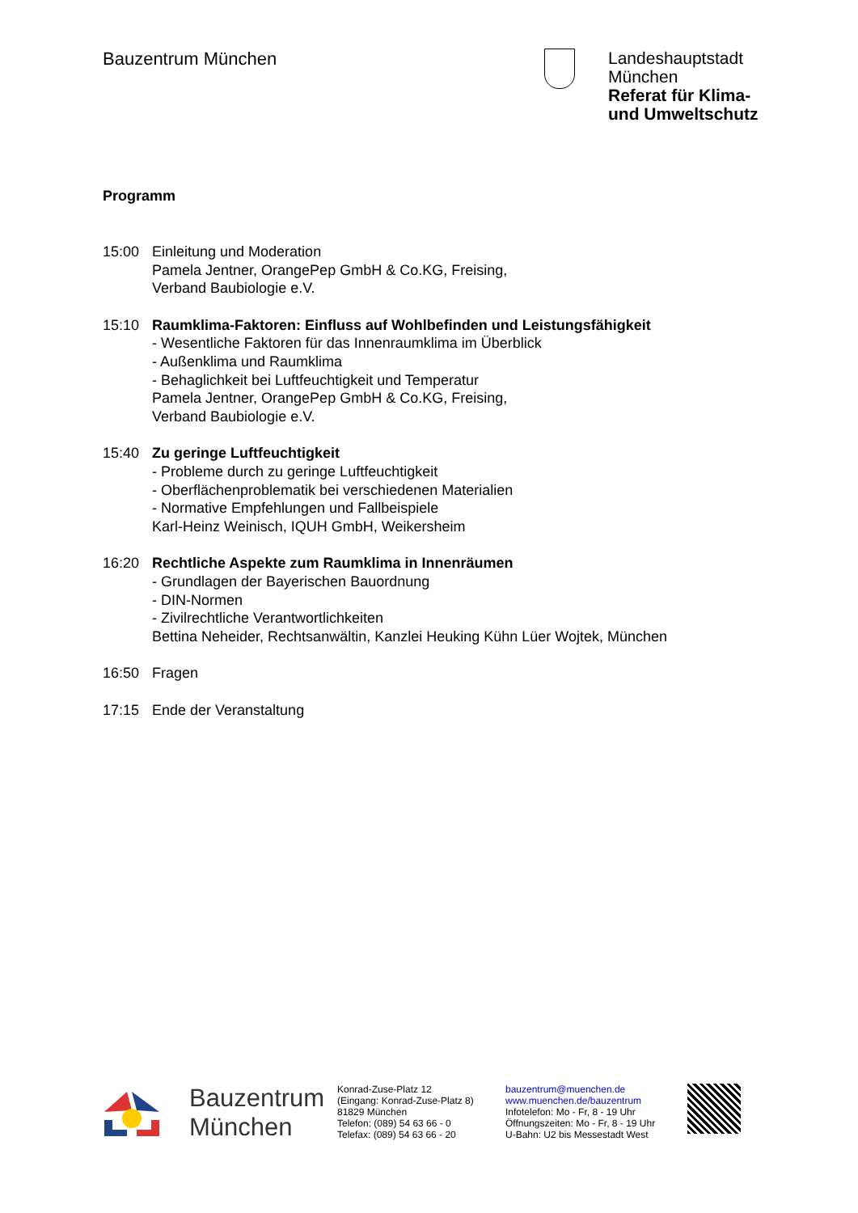Bauzentrum München
Landeshauptstadt
München
Referat für Klima-
und Umweltschutz
Programm
15:00 Einleitung und Moderation
Pamela Jentner, OrangePep GmbH & Co.KG, Freising,
Verband Baubiologie e.V.
15:10 Raumklima-Faktoren: Einfluss auf Wohlbefinden und Leistungsfähigkeit
- Wesentliche Faktoren für das Innenraumklima im Überblick
- Außenklima und Raumklima
- Behaglichkeit bei Luftfeuchtigkeit und Temperatur
Pamela Jentner, OrangePep GmbH & Co.KG, Freising,
Verband Baubiologie e.V.
15:40 Zu geringe Luftfeuchtigkeit
- Probleme durch zu geringe Luftfeuchtigkeit
- Oberflächenproblematik bei verschiedenen Materialien
- Normative Empfehlungen und Fallbeispiele
Karl-Heinz Weinisch, IQUH GmbH, Weikersheim
16:20 Rechtliche Aspekte zum Raumklima in Innenräumen
- Grundlagen der Bayerischen Bauordnung
- DIN-Normen
- Zivilrechtliche Verantwortlichkeiten
Bettina Neheider, Rechtsanwältin, Kanzlei Heuking Kühn Lüer Wojtek, München
16:50 Fragen
17:15 Ende der Veranstaltung
Bauzentrum
München
Konrad-Zuse-Platz 12
(Eingang: Konrad-Zuse-Platz 8)
81829 München
Telefon: (089) 54 63 66 - 0
Telefax: (089) 54 63 66 - 20
bauzentrum@muenchen.de
www.muenchen.de/bauzentrum
Infotelefon: Mo - Fr, 8 - 19 Uhr
Öffnungszeiten: Mo - Fr, 8 - 19 Uhr
U-Bahn: U2 bis Messestadt West